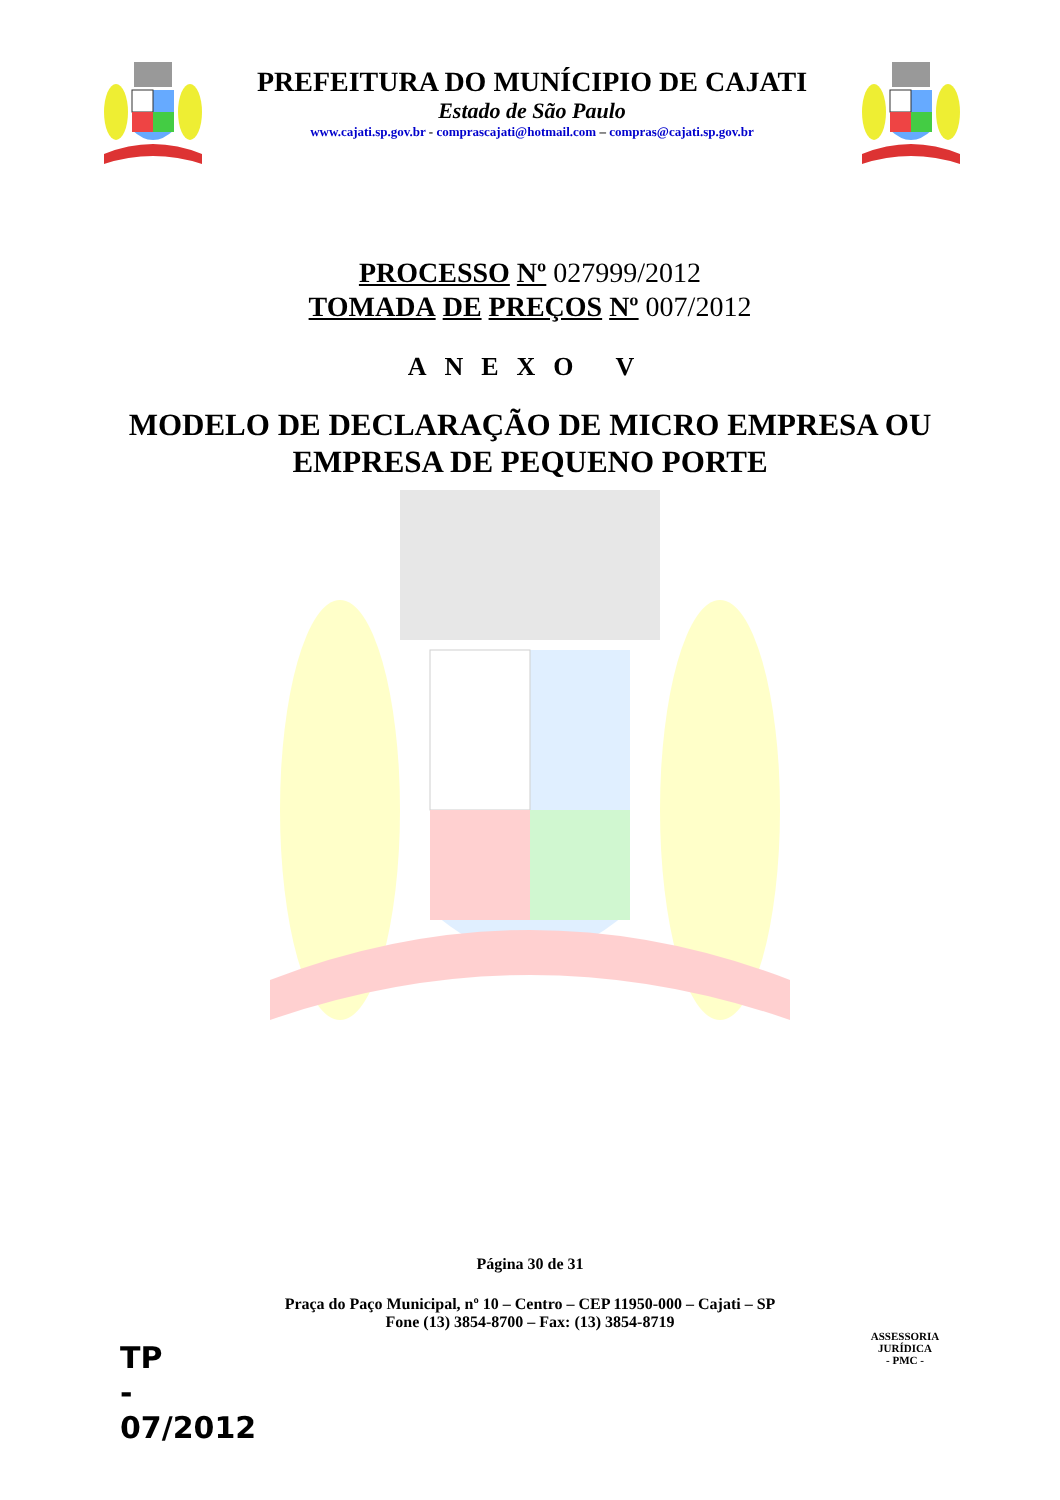PREFEITURA DO MUNÍCIPIO DE CAJATI
Estado de São Paulo
www.cajati.sp.gov.br - comprascajati@hotmail.com – compras@cajati.sp.gov.br
PROCESSO Nº 027999/2012
TOMADA DE PREÇOS Nº 007/2012
ANEXO V
MODELO DE DECLARAÇÃO DE MICRO EMPRESA OU
EMPRESA DE PEQUENO PORTE
Página 30 de 31
Praça do Paço Municipal, nº 10 – Centro – CEP 11950-000 – Cajati – SP
Fone (13) 3854-8700 – Fax: (13) 3854-8719
TP
-
07/2012
ASSESSORIA JURÍDICA
- PMC -